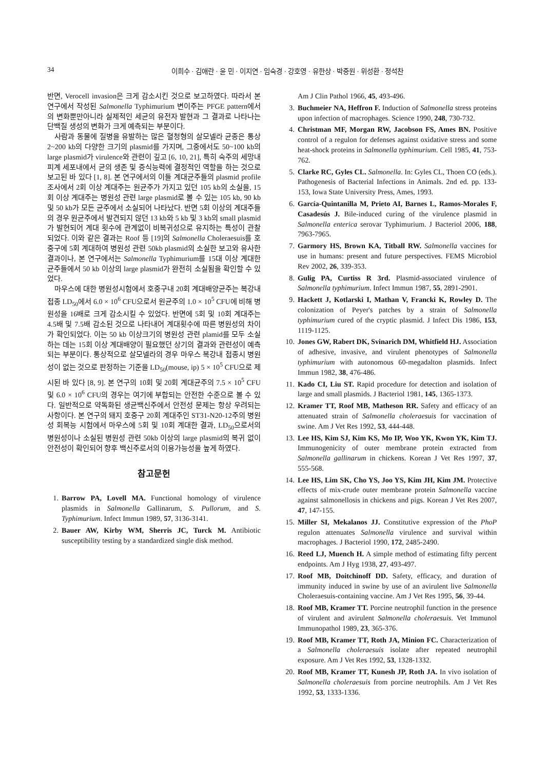34 이희수 · 김애란 · 윤 민 · 이지연 · 임숙경 · 강호영 · 유한상 · 박중원 · 위성환 · 정석찬
반면, Verocell invasion은 크게 감소시킨 것으로 보고하였다. 따라서 본 연구에서 작성된 Salmonella Typhimurium 변이주는 PFGE pattern에서의 변화뿐만아니라 실제적인 세균의 유전자 발현과 그 결과로 나타나는 단백질 생성의 변화가 크게 예측되는 부분이다.
사람과 동물에 질병을 유발하는 많은 혈청형의 살모넬라 균종은 통상 2~200 kb의 다양한 크기의 plasmid를 가지며, 그중에서도 50~100 kb의 large plasmid가 virulence와 관련이 깊고 [6, 10, 21], 특히 숙주의 세망내피계 세포내에서 균의 생존 및 증식능력에 결정적인 역할을 하는 것으로 보고된 바 있다 [1, 8]. 본 연구에서의 이들 계대균주들의 plasmid profile 조사에서 2회 이상 계대주는 원균주가 가지고 있던 105 kb의 소실을, 15회 이상 계대주는 병원성 관련 large plasmid로 볼 수 있는 105 kb, 90 kb 및 50 kb가 모든 균주에서 소실되어 나타났다. 반면 5회 이상의 계대주들의 경우 원균주에서 발견되지 않던 13 kb와 5 kb 및 3 kb의 small plasmid가 발현되어 계대 횟수에 관계없이 비복귀성으로 유지하는 특성이 관찰되었다. 이와 같은 결과는 Roof 등 [19]의 Salmonella Choleraesuis를 호중구에 5회 계대하여 병원성 관련 50kb plasmid의 소실한 보고와 유사한 결과이나, 본 연구에서는 Salmonella Typhimurium를 15대 이상 계대한 균주들에서 50 kb 이상의 large plasmid가 완전히 소실됨을 확인할 수 있었다.
마우스에 대한 병원성시험에서 호중구내 20회 계대배양균주는 복강내 접종 LD<sub>50</sub>에서 6.0 × 10<sup>6</sup> CFU으로서 원균주의 1.0 × 10<sup>5</sup> CFU에 비해 병원성을 16배로 크게 감소시킬 수 있었다. 반면에 5회 및 10회 계대주는 4.5배 및 7.5배 감소된 것으로 나타내어 계대횟수에 따른 병원성의 차이가 확인되었다. 이는 50 kb 이상크기의 병원성 관련 plamid를 모두 소실하는 데는 15회 이상 계대배양이 필요했던 상기의 결과와 관련성이 예측되는 부분이다. 통상적으로 살모넬라의 경우 마우스 복강내 접종시 병원성이 없는 것으로 판정하는 기준을 LD<sub>50</sub>(mouse, ip) 5 × 10<sup>5</sup> CFU으로 제시된 바 있다 [8, 9]. 본 연구의 10회 및 20회 계대균주의 7.5 × 10<sup>5</sup> CFU 및 6.0 × 10<sup>6</sup> CFU의 경우는 여기에 부합되는 안전한 수준으로 볼 수 있다. 일반적으로 약독화된 생균백신주에서 안전성 문제는 항상 우려되는 사항이다. 본 연구의 돼지 호중구 20회 계대주인 ST31-N20-12주의 병원성 회복능 시험에서 마우스에 5회 및 10회 계대한 결과, LD<sub>50</sub>으로서의 병원성이나 소실된 병원성 관련 50kb 이상의 large plasmid의 복귀 없이 안전성이 확인되어 향후 백신주로서의 이용가능성을 높게 하였다.
참고문헌
1. Barrow PA, Lovell MA. Functional homology of virulence plasmids in Salmonella Gallinarum, S. Pullorum, and S. Typhimurium. Infect Immun 1989, 57, 3136-3141.
2. Bauer AW, Kirby WM, Sherris JC, Turck M. Antibiotic susceptibility testing by a standardized single disk method.
Am J Clin Pathol 1966, 45, 493-496.
3. Buchmeier NA, Heffron F. Induction of Salmonella stress proteins upon infection of macrophages. Science 1990, 248, 730-732.
4. Christman MF, Morgan RW, Jacobson FS, Ames BN. Positive control of a regulon for defenses against oxidative stress and some heat-shock proteins in Salmonella typhimurium. Cell 1985, 41, 753-762.
5. Clarke RC, Gyles CL. Salmonella. In: Gyles CL, Thoen CO (eds.). Pathogenesis of Bacterial Infections in Animals. 2nd ed. pp. 133-153, Iowa State University Press, Ames, 1993.
6. García-Quintanilla M, Prieto AI, Barnes L, Ramos-Morales F, Casadesús J. Bile-induced curing of the virulence plasmid in Salmonella enterica serovar Typhimurium. J Bacteriol 2006, 188, 7963-7965.
7. Garmory HS, Brown KA, Titball RW. Salmonella vaccines for use in humans: present and future perspectives. FEMS Microbiol Rev 2002, 26, 339-353.
8. Gulig PA, Curtiss R 3rd. Plasmid-associated virulence of Salmonella typhimurium. Infect Immun 1987, 55, 2891-2901.
9. Hackett J, Kotlarski I, Mathan V, Francki K, Rowley D. The colonization of Peyer's patches by a strain of Salmonella typhimurium cured of the cryptic plasmid. J Infect Dis 1986, 153, 1119-1125.
10. Jones GW, Rabert DK, Svinarich DM, Whitfield HJ. Association of adhesive, invasive, and virulent phenotypes of Salmonella typhimurium with autonomous 60-megadalton plasmids. Infect Immun 1982, 38, 476-486.
11. Kado CI, Liu ST. Rapid procedure for detection and isolation of large and small plasmids. J Bacteriol 1981, 145, 1365-1373.
12. Kramer TT, Roof MB, Matheson RR. Safety and efficacy of an attenuated strain of Salmonella choleraesuis for vaccination of swine. Am J Vet Res 1992, 53, 444-448.
13. Lee HS, Kim SJ, Kim KS, Mo IP, Woo YK, Kwon YK, Kim TJ. Immunogenicity of outer membrane protein extracted from Salmonella gallinarum in chickens. Korean J Vet Res 1997, 37, 555-568.
14. Lee HS, Lim SK, Cho YS, Joo YS, Kim JH, Kim JM. Protective effects of mix-crude outer membrane protein Salmonella vaccine against salmonellosis in chickens and pigs. Korean J Vet Res 2007, 47, 147-155.
15. Miller SI, Mekalanos JJ. Constitutive expression of the PhoP regulon attenuates Salmonella virulence and survival within macrophages. J Bacteriol 1990, 172, 2485-2490.
16. Reed LJ, Muench H. A simple method of estimating fifty percent endpoints. Am J Hyg 1938, 27, 493-497.
17. Roof MB, Doitchinoff DD. Safety, efficacy, and duration of immunity induced in swine by use of an avirulent live Salmonella Choleraesuis-containing vaccine. Am J Vet Res 1995, 56, 39-44.
18. Roof MB, Kramer TT. Porcine neutrophil function in the presence of virulent and avirulent Salmonella choleraesuis. Vet Immunol Immunopathol 1989, 23, 365-376.
19. Roof MB, Kramer TT, Roth JA, Minion FC. Characterization of a Salmonella choleraesuis isolate after repeated neutrophil exposure. Am J Vet Res 1992, 53, 1328-1332.
20. Roof MB, Kramer TT, Kunesh JP, Roth JA. In vivo isolation of Salmonella choleraesuis from porcine neutrophils. Am J Vet Res 1992, 53, 1333-1336.